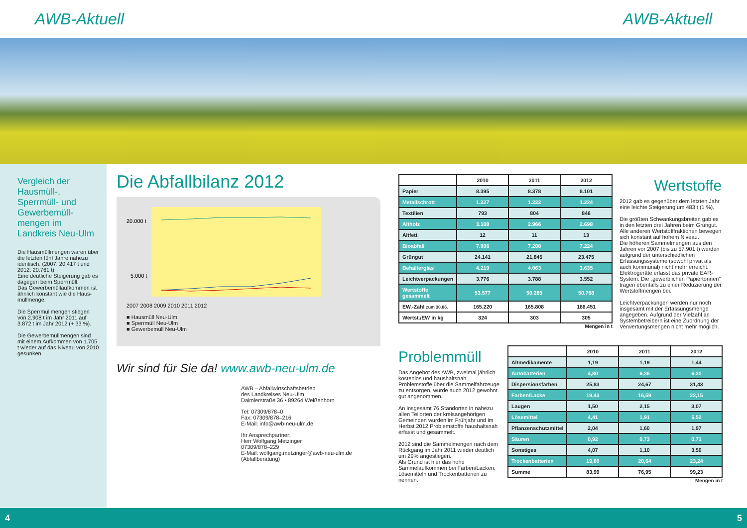AWB-Aktuell AWB-Aktuell
Vergleich der Hausmüll-, Sperrmüll- und Gewerbemüll-mengen im Landkreis Neu-Ulm
Die Hausmüllmengen waren über die letzten fünf Jahre nahezu identisch. (2007: 20.417 t und 2012: 20.761 t)
Eine deutliche Steigerung gab es dagegen beim Sperrmüll.
Das Gewerbemüllaufkommen ist ähnlich konstant wie die Haus-müllmenge.
Die Sperrmüllmengen stiegen von 2.908 t im Jahr 2011 auf 3.872 t im Jahr 2012 (+ 33 %).
Die Gewerbemüllmengen sind mit einem Aufkommen von 1.705 t wieder auf das Niveau von 2010 gesunken.
Die Abfallbilanz 2012
20.000 t
5.000 t
2007 2008 2009 2010 2011 2012
■ Hausmüll Neu-Ulm
■ Sperrmüll Neu-Ulm
■ Gewerbemüll Neu-Ulm
Wir sind für Sie da! www.awb-neu-ulm.de
AWB – Abfallwirtschaftsbetrieb
des Landkreises Neu-Ulm
Daimlerstraße 36 • 89264 Weißenhorn
Tel: 07309/878–0
Fax: 07309/878–216
E-Mail: info@awb-neu-ulm.de
Ihr Ansprechpartner:
Herr Wolfgang Metzinger
07309/878–229
E-Mail: wolfgang.metzinger@awb-neu-ulm.de
(Abfallberatung)
| | 2010 | 2011 | 2012 |
| --- | --- | --- | --- |
| Papier | 8.395 | 8.378 | 8.101 |
| Metallschrott | 1.227 | 1.222 | 1.224 |
| Textilien | 793 | 804 | 846 |
| Altholz | 3.108 | 2.966 | 2.698 |
| Altfett | 12 | 11 | 13 |
| Bioabfall | 7.906 | 7.208 | 7.224 |
| Grüngut | 24.141 | 21.845 | 23.475 |
| Behälterglas | 4.219 | 4.063 | 3.635 |
| Leichtverpackungen | 3.776 | 3.788 | 3.552 |
| Wertstoffe gesammelt | 53.577 | 50.285 | 50.768 |
| EW.-Zahl zum 30.06. | 165.220 | 165.808 | 166.451 |
| Wertst./EW in kg | 324 | 303 | 305 |
Mengen in t
Wertstoffe
2012 gab es gegenüber dem letzten Jahr eine leichte Steigerung um 483 t (1 %).
Die größten Schwankungsbreiten gab es in den letzten drei Jahren beim Grüngut. Alle anderen Wertstofffraktionen bewegen sich konstant auf hohem Niveau.
Die höheren Sammelmengen aus den Jahren vor 2007 (bis zu 57.901 t) werden aufgrund der unterschiedlichen Erfassungssysteme (sowohl privat als auch kommunal) nicht mehr erreicht.
Elektrogeräte erfasst das private EAR-System. Die „gewerblichen Papiertonnen” tragen ebenfalls zu einer Reduzierung der Wertstoffmengen bei.
Leichtverpackungen werden nur noch insgesamt mit der Erfassungsmenge angegeben. Aufgrund der Vielzahl an Systembetreibern ist eine Zuordnung der Verwertungsmengen nicht mehr möglich.
Problemmüll
Das Angebot des AWB, zweimal jährlich kostenlos und haushaltsnah Problemstoffe über die Sammelfahrzeuge zu entsorgen, wurde auch 2012 gewohnt gut angenommen.
An insgesamt 76 Standorten in nahezu allen Teilorten der kreisangehörigen Gemeinden wurden im Frühjahr und im Herbst 2012 Problemstoffe haushaltsnah erfasst und gesammelt.
2012 sind die Sammelmengen nach dem Rückgang im Jahr 2011 wieder deutlich um 29% angestiegen.
Als Grund ist hier das hohe Sammelaufkommen bei Farben/Lacken, Lösemitteln und Trockenbatterien zu nennen.
| | 2010 | 2011 | 2012 |
| --- | --- | --- | --- |
| Altmedikamente | 1,19 | 1,19 | 1,44 |
| Autobatterien | 4,80 | 6,36 | 6,20 |
| Dispersionsfarben | 25,83 | 24,67 | 31,43 |
| Farben/Lacke | 19,43 | 16,59 | 22,15 |
| Laugen | 1,50 | 2,15 | 3,07 |
| Lösemittel | 4,41 | 1,91 | 5,52 |
| Pflanzenschutzmittel | 2,04 | 1,60 | 1,97 |
| Säuren | 0,92 | 0,73 | 0,71 |
| Sonstiges | 4,07 | 1,10 | 3,50 |
| Trockenbatterien | 19,80 | 20,64 | 23,24 |
| Summe | 83,99 | 76,95 | 99,23 |
Mengen in t
4 5